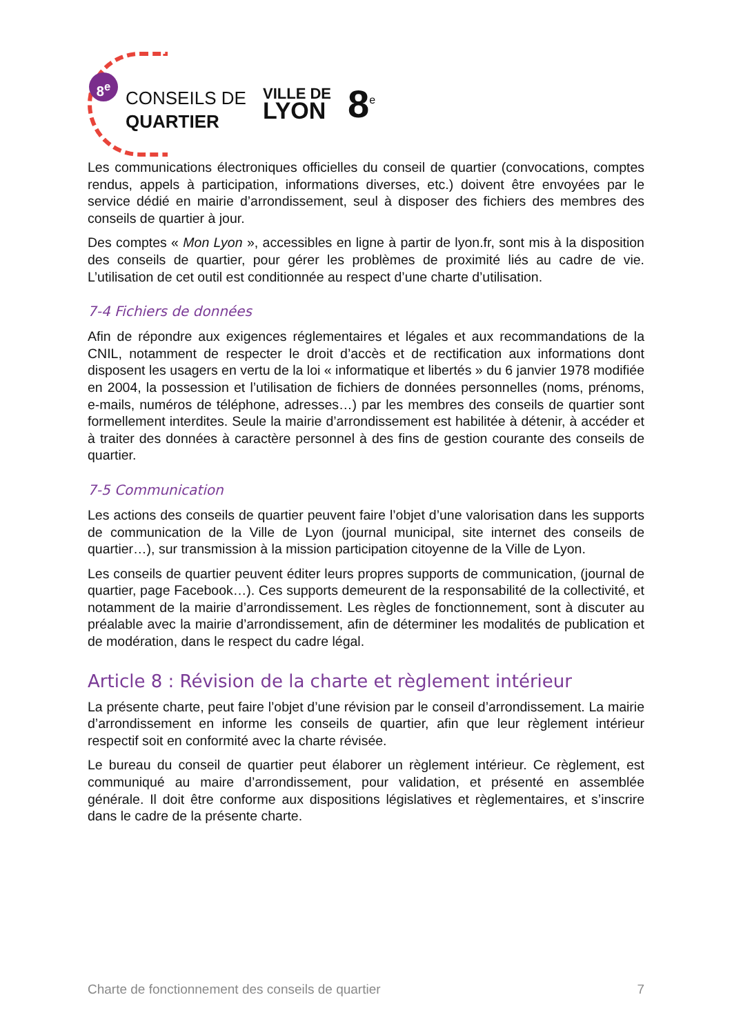8<sup>e</sup>
CONSEILS DE
QUARTIER
VILLE DE
LYON
8<sup>e</sup>
Les communications électroniques officielles du conseil de quartier (convocations, comptes rendus, appels à participation, informations diverses, etc.) doivent être envoyées par le service dédié en mairie d’arrondissement, seul à disposer des fichiers des membres des conseils de quartier à jour.
Des comptes « Mon Lyon », accessibles en ligne à partir de lyon.fr, sont mis à la disposition des conseils de quartier, pour gérer les problèmes de proximité liés au cadre de vie. L’utilisation de cet outil est conditionnée au respect d’une charte d’utilisation.
7-4 Fichiers de données
Afin de répondre aux exigences réglementaires et légales et aux recommandations de la CNIL, notamment de respecter le droit d’accès et de rectification aux informations dont disposent les usagers en vertu de la loi « informatique et libertés » du 6 janvier 1978 modifiée en 2004, la possession et l’utilisation de fichiers de données personnelles (noms, prénoms, e-mails, numéros de téléphone, adresses…) par les membres des conseils de quartier sont formellement interdites. Seule la mairie d’arrondissement est habilitée à détenir, à accéder et à traiter des données à caractère personnel à des fins de gestion courante des conseils de quartier.
7-5 Communication
Les actions des conseils de quartier peuvent faire l’objet d’une valorisation dans les supports de communication de la Ville de Lyon (journal municipal, site internet des conseils de quartier…), sur transmission à la mission participation citoyenne de la Ville de Lyon.
Les conseils de quartier peuvent éditer leurs propres supports de communication, (journal de quartier, page Facebook…). Ces supports demeurent de la responsabilité de la collectivité, et notamment de la mairie d’arrondissement. Les règles de fonctionnement, sont à discuter au préalable avec la mairie d’arrondissement, afin de déterminer les modalités de publication et de modération, dans le respect du cadre légal.
Article 8 : Révision de la charte et règlement intérieur
La présente charte, peut faire l’objet d’une révision par le conseil d’arrondissement. La mairie d’arrondissement en informe les conseils de quartier, afin que leur règlement intérieur respectif soit en conformité avec la charte révisée.
Le bureau du conseil de quartier peut élaborer un règlement intérieur. Ce règlement, est communiqué au maire d’arrondissement, pour validation, et présenté en assemblée générale. Il doit être conforme aux dispositions législatives et règlementaires, et s’inscrire dans le cadre de la présente charte.
Charte de fonctionnement des conseils de quartier 7